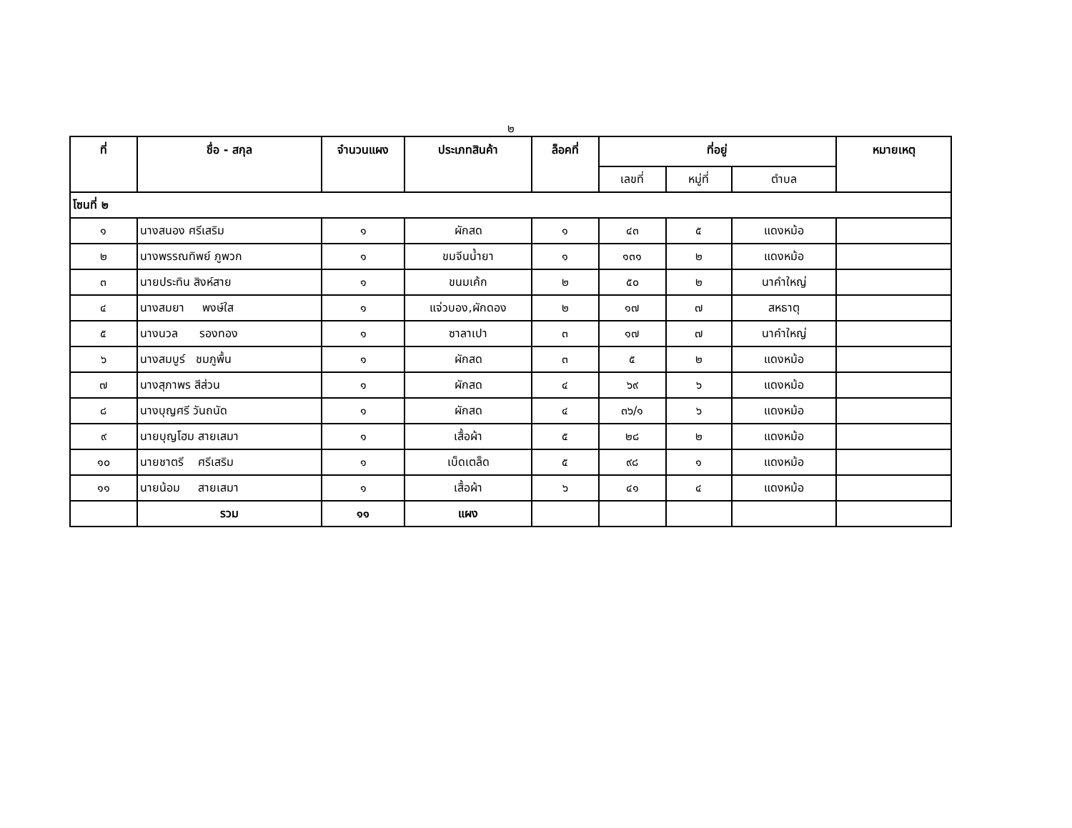๒
| ที่ | ชื่อ - สกุล | จำนวนแผง | ประเภทสินค้า | ล็อคที่ | ที่อยู่ | | | หมายเหตุ |
| --- | --- | --- | --- | --- | --- | --- | --- | --- |
| | | | | | เลขที่ | หมู่ที่ | ตำบล | |
| โซนที่ ๒ | | | | | | | | |
| ๑ | นางสนอง ศรีเสริม | ๑ | ผักสด | ๑ | ๔๓ | ๕ | แดงหม้อ | |
| ๒ | นางพรรณทิพย์ ภูพวก | ๑ | ขมจีนน้ำยา | ๑ | ๑๓๑ | ๒ | แดงหม้อ | |
| ๓ | นายประทิน สิงห์สาย | ๑ | ขนมเค้ก | ๒ | ๕๐ | ๒ | นาคำใหญ่ | |
| ๔ | นางสมยา พงษ์ใส | ๑ | แจ่วบอง,ผักดอง | ๒ | ๑๗ | ๗ | สหธาตุ | |
| ๕ | นางนวล รองทอง | ๑ | ซาลาเปา | ๓ | ๑๗ | ๗ | นาคำใหญ่ | |
| ๖ | นางสมบูร์ ชมภูพื้น | ๑ | ผักสด | ๓ | ๕ | ๒ | แดงหม้อ | |
| ๗ | นางสุภาพร สีส่วน | ๑ | ผักสด | ๔ | ๖๙ | ๖ | แดงหม้อ | |
| ๘ | นางบุญศรี วันถนัด | ๑ | ผักสด | ๔ | ๓๖/๑ | ๖ | แดงหม้อ | |
| ๙ | นายบุญโฮม สายเสมา | ๑ | เสื้อผ้า | ๕ | ๒๘ | ๒ | แดงหม้อ | |
| ๑๐ | นายชาตรี ศรีเสริม | ๑ | เบ็ดเตล็ด | ๕ | ๙๘ | ๑ | แดงหม้อ | |
| ๑๑ | นายน้อม สายเสมา | ๑ | เสื้อผ้า | ๖ | ๔๑ | ๔ | แดงหม้อ | |
| | รวม | ๑๑ | แผง | | | | | |